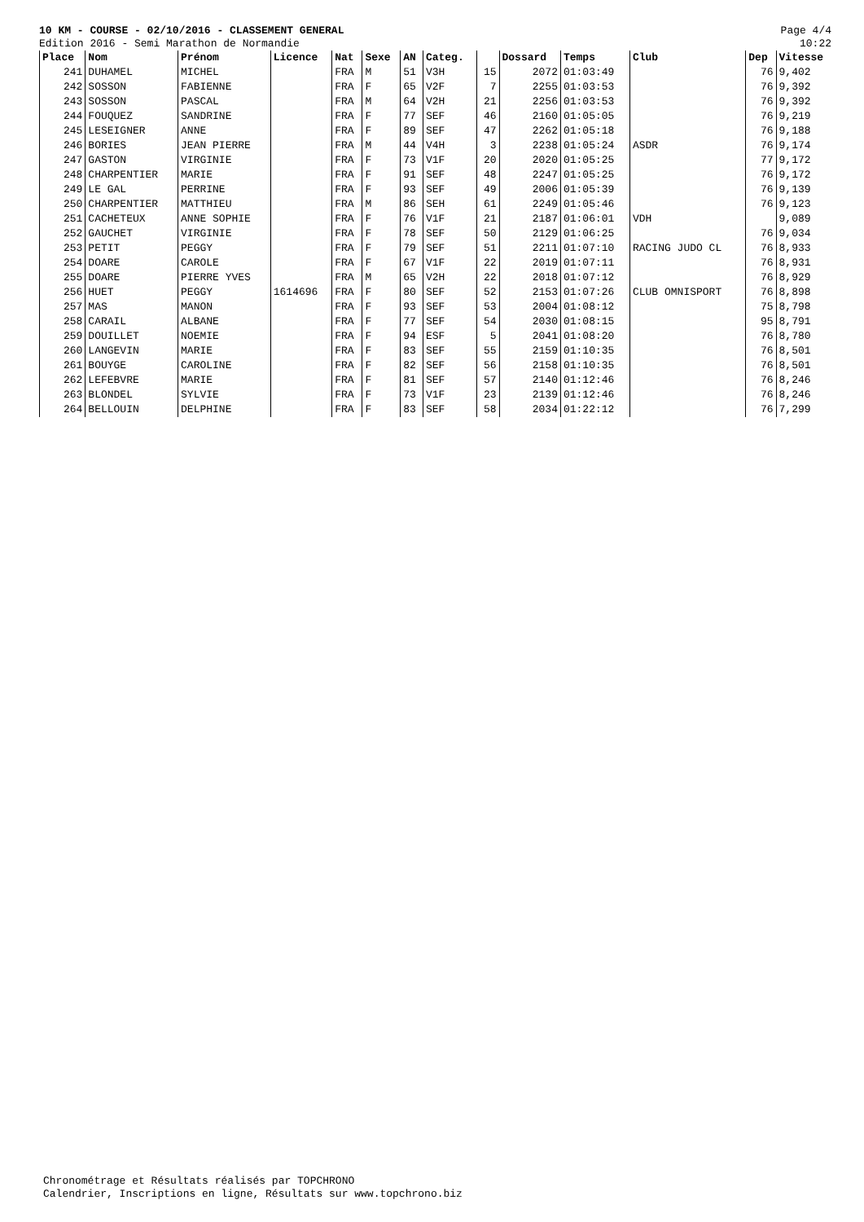10 KM - COURSE - 02/10/2016 - CLASSEMENT GENERAL
Edition 2016 - Semi Marathon de Normandie
Page 4/4
10:22
| Place | Nom | Prénom | Licence | Nat | Sexe | AN | Categ. | | Dossard | Temps | Club | Dep | Vitesse |
| --- | --- | --- | --- | --- | --- | --- | --- | --- | --- | --- | --- | --- | --- |
| 241 | DUHAMEL | MICHEL | | FRA | M | 51 | V3H | 15 | 2072 | 01:03:49 | | 76 | 9,402 |
| 242 | SOSSON | FABIENNE | | FRA | F | 65 | V2F | 7 | 2255 | 01:03:53 | | 76 | 9,392 |
| 243 | SOSSON | PASCAL | | FRA | M | 64 | V2H | 21 | 2256 | 01:03:53 | | 76 | 9,392 |
| 244 | FOUQUEZ | SANDRINE | | FRA | F | 77 | SEF | 46 | 2160 | 01:05:05 | | 76 | 9,219 |
| 245 | LESEIGNER | ANNE | | FRA | F | 89 | SEF | 47 | 2262 | 01:05:18 | | 76 | 9,188 |
| 246 | BORIES | JEAN PIERRE | | FRA | M | 44 | V4H | 3 | 2238 | 01:05:24 | ASDR | 76 | 9,174 |
| 247 | GASTON | VIRGINIE | | FRA | F | 73 | V1F | 20 | 2020 | 01:05:25 | | 77 | 9,172 |
| 248 | CHARPENTIER | MARIE | | FRA | F | 91 | SEF | 48 | 2247 | 01:05:25 | | 76 | 9,172 |
| 249 | LE GAL | PERRINE | | FRA | F | 93 | SEF | 49 | 2006 | 01:05:39 | | 76 | 9,139 |
| 250 | CHARPENTIER | MATTHIEU | | FRA | M | 86 | SEH | 61 | 2249 | 01:05:46 | | 76 | 9,123 |
| 251 | CACHETEUX | ANNE SOPHIE | | FRA | F | 76 | V1F | 21 | 2187 | 01:06:01 | VDH | | 9,089 |
| 252 | GAUCHET | VIRGINIE | | FRA | F | 78 | SEF | 50 | 2129 | 01:06:25 | | 76 | 9,034 |
| 253 | PETIT | PEGGY | | FRA | F | 79 | SEF | 51 | 2211 | 01:07:10 | RACING JUDO CL | 76 | 8,933 |
| 254 | DOARE | CAROLE | | FRA | F | 67 | V1F | 22 | 2019 | 01:07:11 | | 76 | 8,931 |
| 255 | DOARE | PIERRE YVES | | FRA | M | 65 | V2H | 22 | 2018 | 01:07:12 | | 76 | 8,929 |
| 256 | HUET | PEGGY | 1614696 | FRA | F | 80 | SEF | 52 | 2153 | 01:07:26 | CLUB OMNISPORT | 76 | 8,898 |
| 257 | MAS | MANON | | FRA | F | 93 | SEF | 53 | 2004 | 01:08:12 | | 75 | 8,798 |
| 258 | CARAIL | ALBANE | | FRA | F | 77 | SEF | 54 | 2030 | 01:08:15 | | 95 | 8,791 |
| 259 | DOUILLET | NOEMIE | | FRA | F | 94 | ESF | 5 | 2041 | 01:08:20 | | 76 | 8,780 |
| 260 | LANGEVIN | MARIE | | FRA | F | 83 | SEF | 55 | 2159 | 01:10:35 | | 76 | 8,501 |
| 261 | BOUYGE | CAROLINE | | FRA | F | 82 | SEF | 56 | 2158 | 01:10:35 | | 76 | 8,501 |
| 262 | LEFEBVRE | MARIE | | FRA | F | 81 | SEF | 57 | 2140 | 01:12:46 | | 76 | 8,246 |
| 263 | BLONDEL | SYLVIE | | FRA | F | 73 | V1F | 23 | 2139 | 01:12:46 | | 76 | 8,246 |
| 264 | BELLOUIN | DELPHINE | | FRA | F | 83 | SEF | 58 | 2034 | 01:22:12 | | 76 | 7,299 |
Chronométrage et Résultats réalisés par TOPCHRONO
Calendrier, Inscriptions en ligne, Résultats sur www.topchrono.biz